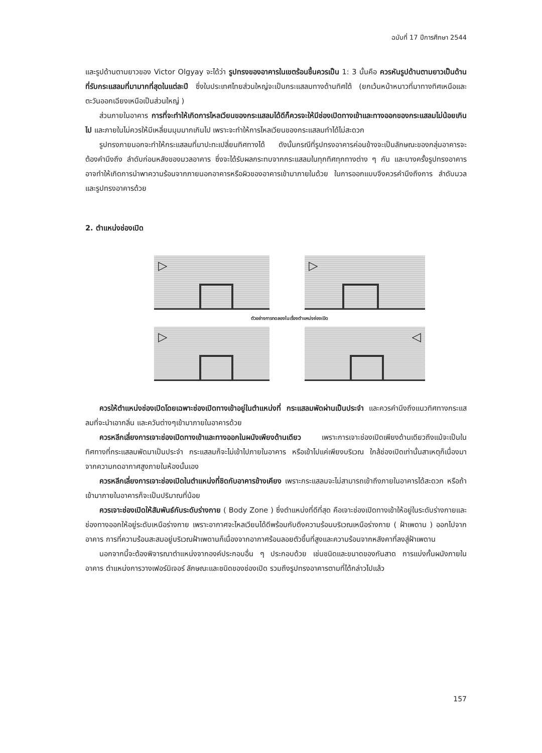ฉบับที่ 17 ปีการศึกษา 2544
และรูปด้านตามยาวของ Victor Olgyay จะได้ว่า รูปทรงของอาคารในเขตร้อนชื้นควรเป็น 1: 3 นั้นคือ ควรหันรูปด้านตามยาวเป็นด้านที่รับกระแสลมที่มามากที่สุดในแต่ละปี ซึ่งในประเทศไทยส่วนใหญ่จะเป็นกระแสลมทางด้านทิศใต้ (ยกเว้นหน้าหนาวที่มาทางทิศเหนือและตะวันออกเฉียงเหนือเป็นส่วนใหญ่ )
ส่วนภายในอาคาร การที่จะทำให้เกิดการไหลเวียนของกระแสลมได้ดีก็ควรจะให้มีช่องเปิดทางเข้าและทางออกของกระแสลมไม่น้อยเกินไป และภายในไม่ควรให้มีเหลี่ยมมุมมากเกินไป เพราะจะทำให้การไหลเวียนของกระแสลมทำได้ไม่สะดวก
รูปทรงภายนอกจะทำให้กระแสลมที่มาปะทะเปลี่ยนทิศทางได้ ดังนั้นกรณีที่รูปทรงอาคารค่อนข้างจะเป็นลักษณะของกลุ่มอาคารจะต้องคำนึงถึง ลำดับก่อนหลังของมวลอาคาร ซึ่งจะได้รับผลกระทบจากกระแสลมในทุกทิศทุกทางต่าง ๆ กัน และบางครั้งรูปทรงอาคารอาจทำให้เกิดการนำพาความร้อนจากภายนอกอาคารหรือผิวของอาคารเข้ามาภายในด้วย ในการออกแบบจึงควรคำนึงถึงการ ลำดับมวลและรูปทรงอาคารด้วย
2. ตำแหน่งช่องเปิด
▷
▷
ตัวอย่างการทดลองในเรื่องตำแหน่งช่องเปิด
▷
◁
ควรให้ตำแหน่งช่องเปิดโดยเฉพาะช่องเปิดทางเข้าอยู่ในตำแหน่งที่ กระแสลมพัดผ่านเป็นประจำ และควรคำนึงถึงแนวทิศทางกระแสลมที่จะนำเอากลิ่น และควันต่างๆเข้ามาภายในอาคารด้วย
ควรหลีกเลี่ยงการเจาะช่องเปิดทางเข้าและทางออกในผนังเพียงด้านเดียว เพราะการเจาะช่องเปิดเพียงด้านเดียวถึงแม้จะเป็นในทิศทางที่กระแสลมพัดมาเป็นประจำ กระแสลมก็จะไม่เข้าไปภายในอาคาร หรือเข้าไปแค่เพียงบริเวณ ใกล้ช่องเปิดเท่านั้นสาเหตุก็เนื่องมาจากความกดอากาศสูงภายในห้องนั้นเอง
ควรหลีกเลี่ยงการเจาะช่องเปิดในตำแหน่งที่ชิดกับอาคารข้างเคียง เพราะกระแสลมจะไม่สามารถเข้าถึงภายในอาคารได้สะดวก หรือถ้าเข้ามาภายในอาคารก็จะเป็นปริมาณที่น้อย
ควรเจาะช่องเปิดให้สัมพันธ์กับระดับร่างกาย ( Body Zone ) ซึ่งตำแหน่งที่ดีที่สุด คือเจาะช่องเปิดทางเข้าให้อยู่ในระดับร่างกายและช่องทางออกให้อยู่ระดับเหนือร่างกาย เพราะอากาศจะไหลเวียนได้ดีพร้อมกับดึงความร้อนบริเวณเหนือร่างกาย ( ฝ้าเพดาน ) ออกไปจากอาคาร การที่ความร้อนสะสมอยู่บริเวณฝ้าเพดานก็เนื่องจากอากาศร้อนลอยตัวขึ้นที่สูงและความร้อนจากหลังคาที่ลงสู่ฝ้าเพดาน
นอกจากนี้จะต้องพิจารณาตำแหน่งจากองค์ประกอบอื่น ๆ ประกอบด้วย เช่นชนิดและขนาดของกันสาด การแบ่งกั้นผนังภายในอาคาร ตำแหน่งการวางเฟอร์นิเจอร์ ลักษณะและชนิดของช่องเปิด รวมถึงรูปทรงอาคารตามที่ได้กล่าวไปแล้ว
157